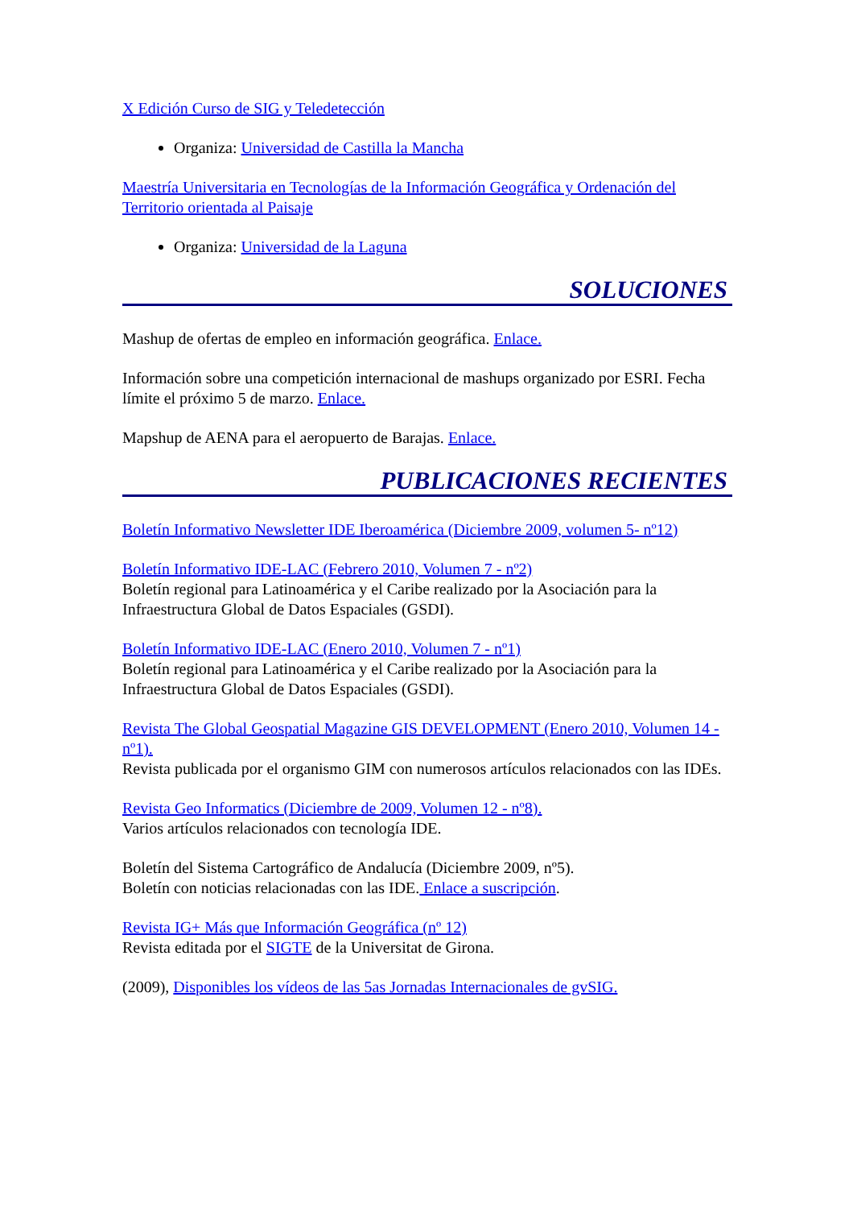X Edición Curso de SIG y Teledetección
Organiza: Universidad de Castilla la Mancha
Maestría Universitaria en Tecnologías de la Información Geográfica y Ordenación del Territorio orientada al Paisaje
Organiza: Universidad de la Laguna
SOLUCIONES
Mashup de ofertas de empleo en información geográfica. Enlace.
Información sobre una competición internacional de mashups organizado por ESRI. Fecha límite el próximo 5 de marzo. Enlace.
Mapshup de AENA para el aeropuerto de Barajas. Enlace.
PUBLICACIONES RECIENTES
Boletín Informativo Newsletter IDE Iberoamérica (Diciembre 2009, volumen 5- nº12)
Boletín Informativo IDE-LAC (Febrero 2010, Volumen 7 - nº2)
Boletín regional para Latinoamérica y el Caribe realizado por la Asociación para la Infraestructura Global de Datos Espaciales (GSDI).
Boletín Informativo IDE-LAC (Enero 2010, Volumen 7 - nº1)
Boletín regional para Latinoamérica y el Caribe realizado por la Asociación para la Infraestructura Global de Datos Espaciales (GSDI).
Revista The Global Geospatial Magazine GIS DEVELOPMENT (Enero 2010, Volumen 14 -nº1).
Revista publicada por el organismo GIM con numerosos artículos relacionados con las IDEs.
Revista Geo Informatics (Diciembre de 2009, Volumen 12 - nº8).
Varios artículos relacionados con tecnología IDE.
Boletín del Sistema Cartográfico de Andalucía (Diciembre 2009, nº5).
Boletín con noticias relacionadas con las IDE. Enlace a suscripción.
Revista IG+ Más que Información Geográfica (nº 12)
Revista editada por el SIGTE de la Universitat de Girona.
(2009), Disponibles los vídeos de las 5as Jornadas Internacionales de gvSIG.